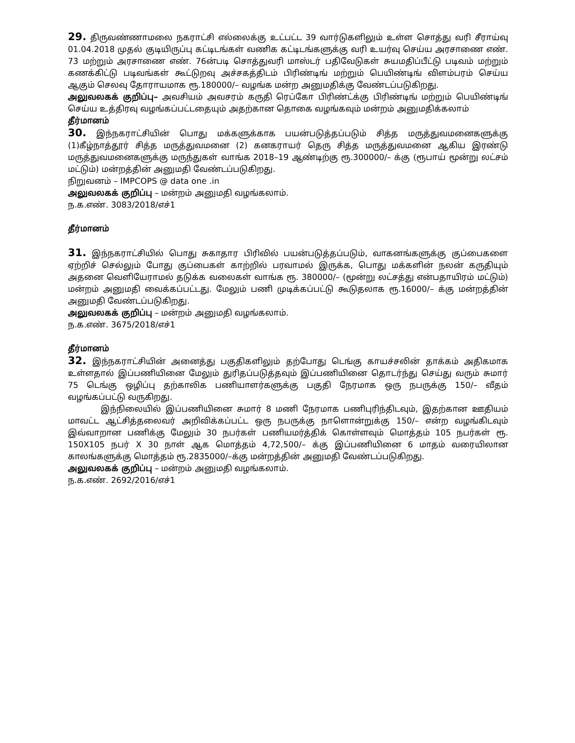29. திருவண்ணாமலை நகராட்சி எல்லைக்கு உட்பட்ட 39 வார்டுகளிலும் உள்ள சொத்து வரி சீராய்வு 01.04.2018 முதல் குடியிருப்பு கட்டிடங்கள் வணிக கட்டிடங்களுக்கு வரி உயர்வு செய்ய அரசாணை எண். 73 மற்றும் அரசாணை எண். 76ன்படி சொத்துவரி மாஸ்டர் பதிவேடுகள் சுயமதிப்பீட்டு படிவம் மற்றும் கணக்கிட்டு படிவங்கள் கூட்டுறவு அச்சகத்திடம் பிரிண்டிங் மற்றும் பெயிண்டிங் விளம்பரம் செய்ய ஆகும் செலவு தோராயமாக ரூ.180000/– வழங்க மன்ற அனுமதிக்கு வேண்டப்படுகிறது.
அலுவலகக் குறிப்பு– அவசியம் அவசரம் கருதி ரெப்கோ பிரிண்ட்க்கு பிரிண்டிங் மற்றும் பெயிண்டிங் செய்ய உத்திரவு வழங்கப்பட்டதையும் அதற்கான தொகை வழங்கவும் மன்றம் அனுமதிக்கலாம்
தீர்மானம்
30. இந்நகராட்சியின் பொது மக்களுக்காக பயன்படுத்தப்படும் சித்த மருத்துவமனைகளுக்கு (1)கீழ்நாத்தூர் சித்த மருத்துவமனை (2) கனகராயர் தெரு சித்த மருத்துவமனை ஆகிய இரண்டு மருத்துவமனைகளுக்கு மருந்துகள் வாங்க 2018–19 ஆண்டிற்கு ரூ.300000/– க்கு (ரூபாய் மூன்று லட்சம் மட்டும்) மன்றத்தின் அனுமதி வேண்டப்படுகிறது.
நிறுவனம் – IMPCOPS @ data one .in
அலுவலகக் குறிப்பு – மன்றம் அனுமதி வழங்கலாம்.
ந.க.எண். 3083/2018/எச்1
தீர்மானம்
31. இந்நகராட்சியில் பொது சுகாதார பிரிவில் பயன்படுத்தப்படும், வாகனங்களுக்கு குப்பைகளை ஏற்றிச் செல்லும் போது குப்பைகள் காற்றில் பரவாமல் இருக்க, பொது மக்களின் நலன் கருதியும் அதனை வெளியேராமல் தடுக்க வலைகள் வாங்க ரூ. 380000/– (மூன்று லட்சத்து என்பதாயிரம் மட்டும்) மன்றம் அனுமதி வைக்கப்பட்டது. மேலும் பணி முடிக்கப்பட்டு கூடுதலாக ரூ.16000/– க்கு மன்றத்தின் அனுமதி வேண்டப்படுகிறது.
அலுவலகக் குறிப்பு – மன்றம் அனுமதி வழங்கலாம்.
ந.க.எண். 3675/2018/எச்1
தீர்மானம்
32. இந்நகராட்சியின் அனைத்து பகுதிகளிலும் தற்போது டெங்கு காயச்சலின் தாக்கம் அதிகமாக உள்ளதால் இப்பணியினை மேலும் துரிதப்படுத்தவும் இப்பணியினை தொடர்ந்து செய்து வரும் சுமார் 75 டெங்கு ஒழிப்பு தற்காலிக பணியாளர்களுக்கு பகுதி நேரமாக ஒரு நபருக்கு 150/– வீதம் வழங்கப்பட்டு வருகிறது.
இந்நிலையில் இப்பணியினை சுமார் 8 மணி நேரமாக பணிபுரிந்திடவும், இதற்கான ஊதியம் மாவட்ட ஆட்சித்தலைவர் அறிவிக்கப்பட்ட ஒரு நபருக்கு நாளொன்றுக்கு 150/– என்ற வழங்கிடவும் இவ்வாறான பணிக்கு மேலும் 30 நபர்கள் பணியமர்த்திக் கொள்ளவும் மொத்தம் 105 நபர்கள் ரூ. 150X105 நபர் X 30 நாள் ஆக மொத்தம் 4,72,500/– க்கு இப்பணியினை 6 மாதம் வரையிலான காலங்களுக்கு மொத்தம் ரூ.2835000/–க்கு மன்றத்தின் அனுமதி வேண்டப்படுகிறது.
அலுவலகக் குறிப்பு – மன்றம் அனுமதி வழங்கலாம்.
ந.க.எண். 2692/2016/எச்1